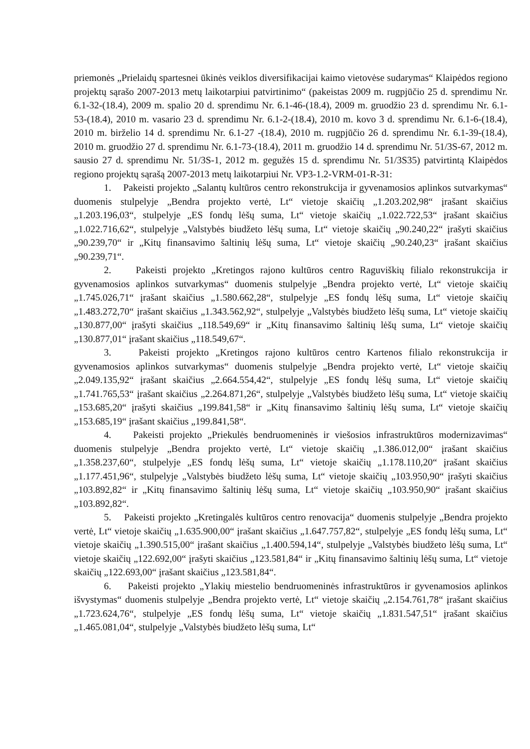priemonės „Prielaidų spartesnei ūkinės veiklos diversifikacijai kaimo vietovėse sudarymas“ Klaipėdos regiono projektų sąrašo 2007-2013 metų laikotarpiui patvirtinimo“ (pakeistas 2009 m. rugpjūčio 25 d. sprendimu Nr. 6.1-32-(18.4), 2009 m. spalio 20 d. sprendimu Nr. 6.1-46-(18.4), 2009 m. gruodžio 23 d. sprendimu Nr. 6.1-53-(18.4), 2010 m. vasario 23 d. sprendimu Nr. 6.1-2-(18.4), 2010 m. kovo 3 d. sprendimu Nr. 6.1-6-(18.4), 2010 m. birželio 14 d. sprendimu Nr. 6.1-27 -(18.4), 2010 m. rugpjūčio 26 d. sprendimu Nr. 6.1-39-(18.4), 2010 m. gruodžio 27 d. sprendimu Nr. 6.1-73-(18.4), 2011 m. gruodžio 14 d. sprendimu Nr. 51/3S-67, 2012 m. sausio 27 d. sprendimu Nr. 51/3S-1, 2012 m. gegužės 15 d. sprendimu Nr. 51/3S35) patvirtintą Klaipėdos regiono projektų sąrašą 2007-2013 metų laikotarpiui Nr. VP3-1.2-VRM-01-R-31:
1. Pakeisti projekto „Salantų kultūros centro rekonstrukcija ir gyvenamosios aplinkos sutvarkymas“ duomenis stulpelyje „Bendra projekto vertė, Lt“ vietoje skaičių „1.203.202,98“ įrašant skaičius „1.203.196,03“, stulpelyje „ES fondų lėšų suma, Lt“ vietoje skaičių „1.022.722,53“ įrašant skaičius „1.022.716,62“, stulpelyje „Valstybės biudžeto lėšų suma, Lt“ vietoje skaičių „90.240,22“ įrašyti skaičius „90.239,70“ ir „Kitų finansavimo šaltinių lėšų suma, Lt“ vietoje skaičių „90.240,23“ įrašant skaičius „90.239,71“.
2. Pakeisti projekto „Kretingos rajono kultūros centro Raguviškių filialo rekonstrukcija ir gyvenamosios aplinkos sutvarkymas“ duomenis stulpelyje „Bendra projekto vertė, Lt“ vietoje skaičių „1.745.026,71“ įrašant skaičius „1.580.662,28“, stulpelyje „ES fondų lėšų suma, Lt“ vietoje skaičių „1.483.272,70“ įrašant skaičius „1.343.562,92“, stulpelyje „Valstybės biudžeto lėšų suma, Lt“ vietoje skaičių „130.877,00“ įrašyti skaičius „118.549,69“ ir „Kitų finansavimo šaltinių lėšų suma, Lt“ vietoje skaičių „130.877,01“ įrašant skaičius „118.549,67“.
3. Pakeisti projekto „Kretingos rajono kultūros centro Kartenos filialo rekonstrukcija ir gyvenamosios aplinkos sutvarkymas“ duomenis stulpelyje „Bendra projekto vertė, Lt“ vietoje skaičių „2.049.135,92“ įrašant skaičius „2.664.554,42“, stulpelyje „ES fondų lėšų suma, Lt“ vietoje skaičių „1.741.765,53“ įrašant skaičius „2.264.871,26“, stulpelyje „Valstybės biudžeto lėšų suma, Lt“ vietoje skaičių „153.685,20“ įrašyti skaičius „199.841,58“ ir „Kitų finansavimo šaltinių lėšų suma, Lt“ vietoje skaičių „153.685,19“ įrašant skaičius „199.841,58“.
4. Pakeisti projekto „Priekulės bendruomeninės ir viešosios infrastruktūros modernizavimas“ duomenis stulpelyje „Bendra projekto vertė, Lt“ vietoje skaičių „1.386.012,00“ įrašant skaičius „1.358.237,60“, stulpelyje „ES fondų lėšų suma, Lt“ vietoje skaičių „1.178.110,20“ įrašant skaičius „1.177.451,96“, stulpelyje „Valstybės biudžeto lėšų suma, Lt“ vietoje skaičių „103.950,90“ įrašyti skaičius „103.892,82“ ir „Kitų finansavimo šaltinių lėšų suma, Lt“ vietoje skaičių „103.950,90“ įrašant skaičius „103.892,82“.
5. Pakeisti projekto „Kretingalės kultūros centro renovacija“ duomenis stulpelyje „Bendra projekto vertė, Lt“ vietoje skaičių „1.635.900,00“ įrašant skaičius „1.647.757,82“, stulpelyje „ES fondų lėšų suma, Lt“ vietoje skaičių „1.390.515,00“ įrašant skaičius „1.400.594,14“, stulpelyje „Valstybės biudžeto lėšų suma, Lt“ vietoje skaičių „122.692,00“ įrašyti skaičius „123.581,84“ ir „Kitų finansavimo šaltinių lėšų suma, Lt“ vietoje skaičių „122.693,00“ įrašant skaičius „123.581,84“.
6. Pakeisti projekto „Ylakių miestelio bendruomeninės infrastruktūros ir gyvenamosios aplinkos išvystymas“ duomenis stulpelyje „Bendra projekto vertė, Lt“ vietoje skaičių „2.154.761,78“ įrašant skaičius „1.723.624,76“, stulpelyje „ES fondų lėšų suma, Lt“ vietoje skaičių „1.831.547,51“ įrašant skaičius „1.465.081,04“, stulpelyje „Valstybės biudžeto lėšų suma, Lt“